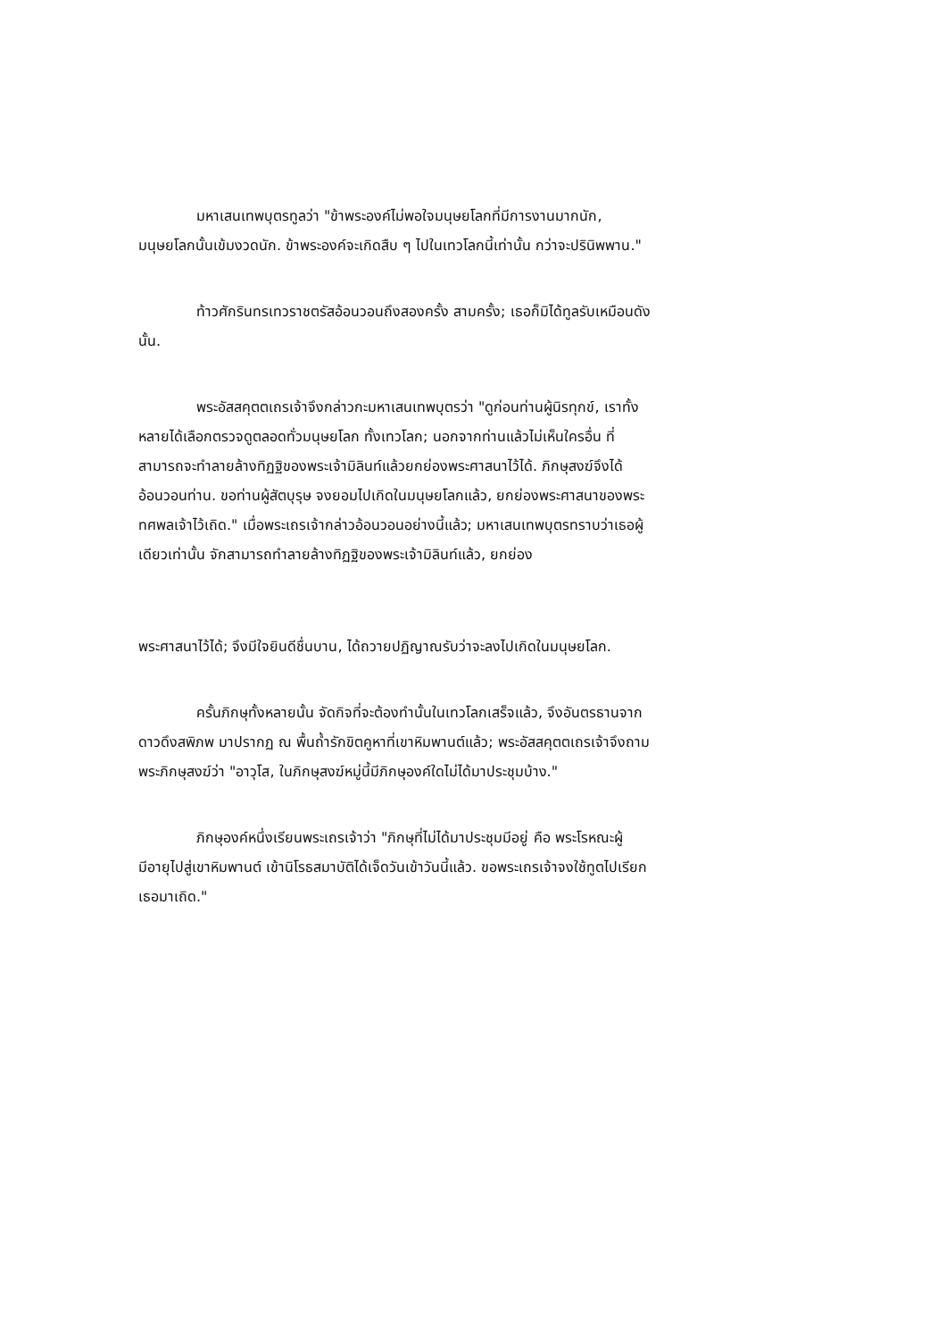มหาเสนเทพบุตรทูลว่า "ข้าพระองค์ไม่พอใจมนุษยโลกที่มีการงานมากนัก, มนุษยโลกนั้นเข้มงวดนัก. ข้าพระองค์จะเกิดสืบ ๆ ไปในเทวโลกนี้เท่านั้น กว่าจะปรินิพพาน."
ท้าวศักรินทรเทวราชตรัสอ้อนวอนถึงสองครั้ง สามครั้ง; เธอก็มิได้ทูลรับเหมือนดังนั้น.
พระอัสสคุตตเถรเจ้าจึงกล่าวกะมหาเสนเทพบุตรว่า "ดูก่อนท่านผู้นิรทุกข์, เราทั้งหลายได้เลือกตรวจดูตลอดทั่วมนุษยโลก ทั้งเทวโลก; นอกจากท่านแล้วไม่เห็นใครอื่น ที่สามารถจะทำลายล้างทิฏฐิของพระเจ้ามิลินท์แล้วยกย่องพระศาสนาไว้ได้. ภิกษุสงฆ์จึงได้อ้อนวอนท่าน. ขอท่านผู้สัตบุรุษ จงยอมไปเกิดในมนุษยโลกแล้ว, ยกย่องพระศาสนาของพระทศพลเจ้าไว้เถิด." เมื่อพระเถรเจ้ากล่าวอ้อนวอนอย่างนี้แล้ว; มหาเสนเทพบุตรทราบว่าเธอผู้เดียวเท่านั้น จักสามารถทำลายล้างทิฏฐิของพระเจ้ามิลินท์แล้ว, ยกย่อง
พระศาสนาไว้ได้; จึงมีใจยินดีชื่นบาน, ได้ถวายปฏิญาณรับว่าจะลงไปเกิดในมนุษยโลก.
ครั้นภิกษุทั้งหลายนั้น จัดกิจที่จะต้องทำนั้นในเทวโลกเสร็จแล้ว, จึงอันตรธานจากดาวดึงสพิภพ มาปรากฏ ณ พื้นถ้ำรักขิตคูหาที่เขาหิมพานต์แล้ว; พระอัสสคุตตเถรเจ้าจึงถามพระภิกษุสงฆ์ว่า "อาวุโส, ในภิกษุสงฆ์หมู่นี้มีภิกษุองค์ใดไม่ได้มาประชุมบ้าง."
ภิกษุองค์หนึ่งเรียนพระเถรเจ้าว่า "ภิกษุที่ไม่ได้มาประชุมมีอยู่ คือ พระโรหณะผู้มีอายุไปสู่เขาหิมพานต์ เข้านิโรธสมาบัติได้เจ็ดวันเข้าวันนี้แล้ว. ขอพระเถรเจ้าจงใช้ทูตไปเรียกเธอมาเถิด."